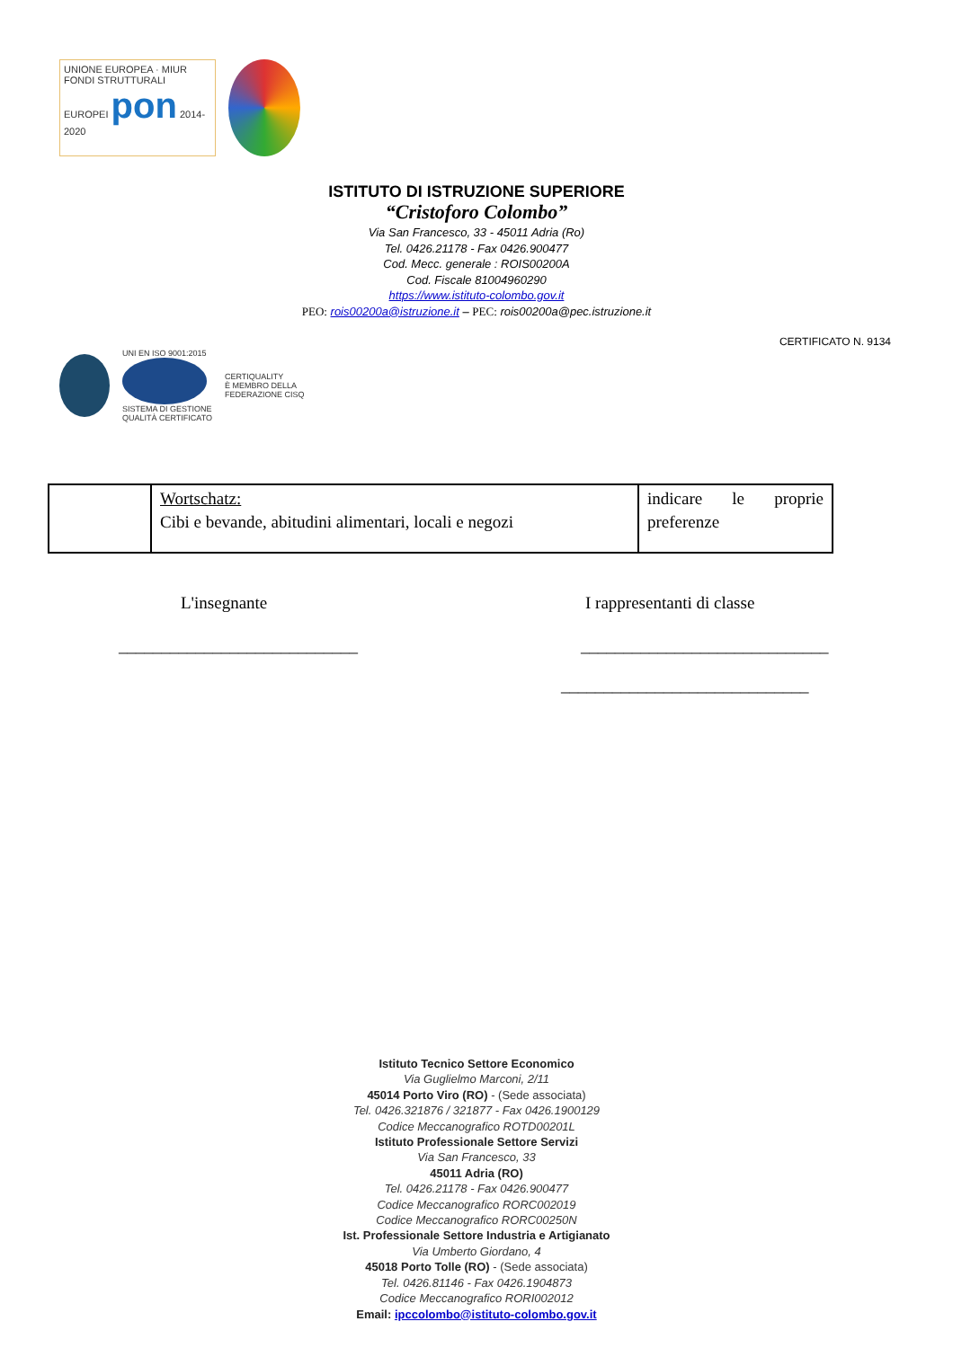UNIONE EUROPEA · MIUR
FONDI STRUTTURALI EUROPEI pon 2014-2020
ISTITUTO DI ISTRUZIONE SUPERIORE
“Cristoforo Colombo”
Via San Francesco, 33 - 45011 Adria (Ro)
Tel. 0426.21178 - Fax 0426.900477
Cod. Mecc. generale : ROIS00200A
Cod. Fiscale 81004960290
https://www.istituto-colombo.gov.it
PEO: rois00200a@istruzione.it – PEC: rois00200a@pec.istruzione.it
CERTIFICATO N. 9134
UNI EN ISO 9001:2015
SISTEMA DI GESTIONE
QUALITÀ CERTIFICATO
CERTIQUALITY
È MEMBRO DELLA
FEDERAZIONE CISQ
| | Wortschatz: Cibi e bevande, abitudini alimentari, locali e negozi | indicare le proprie preferenze |
L'insegnante I rappresentanti di classe
____________________________ _____________________________
_____________________________
Istituto Tecnico Settore Economico
Via Guglielmo Marconi, 2/11
45014 Porto Viro (RO) - (Sede associata)
Tel. 0426.321876 / 321877 - Fax 0426.1900129
Codice Meccanografico ROTD00201L
Istituto Professionale Settore Servizi
Via San Francesco, 33
45011 Adria (RO)
Tel. 0426.21178 - Fax 0426.900477
Codice Meccanografico RORC002019
Codice Meccanografico RORC00250N
Ist. Professionale Settore Industria e Artigianato
Via Umberto Giordano, 4
45018 Porto Tolle (RO) - (Sede associata)
Tel. 0426.81146 - Fax 0426.1904873
Codice Meccanografico RORI002012
Email: ipccolombo@istituto-colombo.gov.it